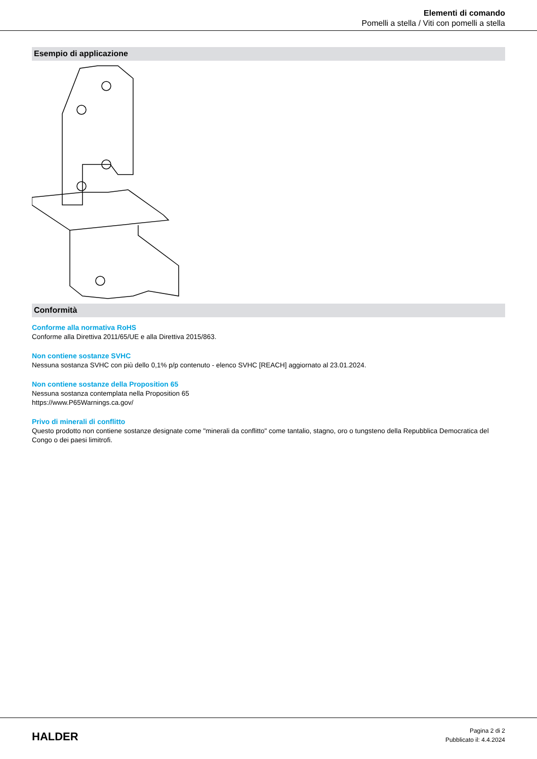Elementi di comando
Pomelli a stella / Viti con pomelli a stella
Esempio di applicazione
Conformità
Conforme alla normativa RoHS
Conforme alla Direttiva 2011/65/UE e alla Direttiva 2015/863.
Non contiene sostanze SVHC
Nessuna sostanza SVHC con più dello 0,1% p/p contenuto - elenco SVHC [REACH] aggiornato al 23.01.2024.
Non contiene sostanze della Proposition 65
Nessuna sostanza contemplata nella Proposition 65
https://www.P65Warnings.ca.gov/
Privo di minerali di conflitto
Questo prodotto non contiene sostanze designate come "minerali da conflitto" come tantalio, stagno, oro o tungsteno della Repubblica Democratica del Congo o dei paesi limitrofi.
HALDER
Pagina 2 di 2
Pubblicato il: 4.4.2024